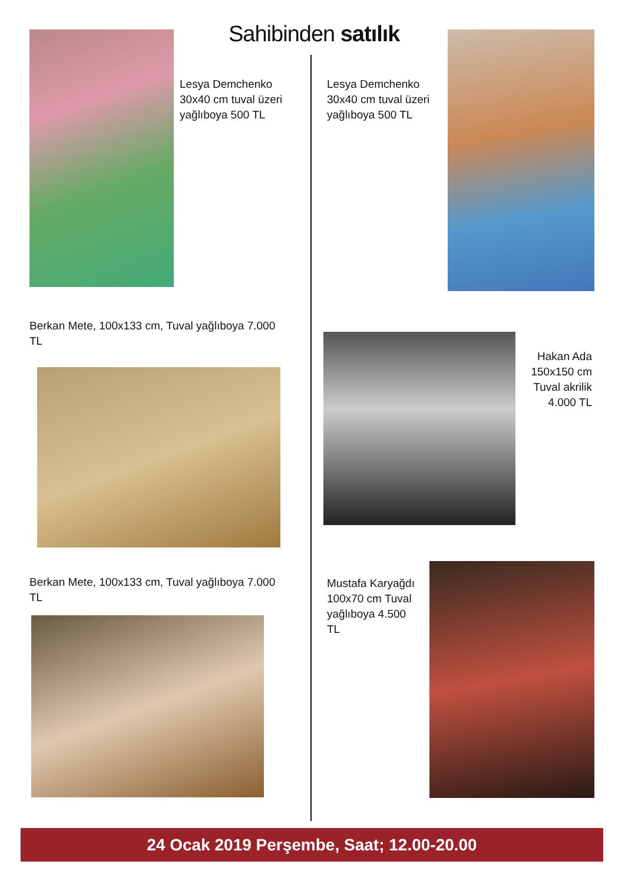Sahibinden satılık
Lesya Demchenko 30x40 cm tuval üzeri yağlıboya 500 TL
Lesya Demchenko 30x40 cm tuval üzeri yağlıboya 500 TL
Berkan Mete, 100x133 cm, Tuval yağlıboya 7.000 TL
Hakan Ada 150x150 cm Tuval akrilik 4.000 TL
Berkan Mete, 100x133 cm, Tuval yağlıboya 7.000 TL
Mustafa Karyağdı 100x70 cm Tuval yağlıboya 4.500 TL
24 Ocak 2019 Perşembe, Saat; 12.00-20.00